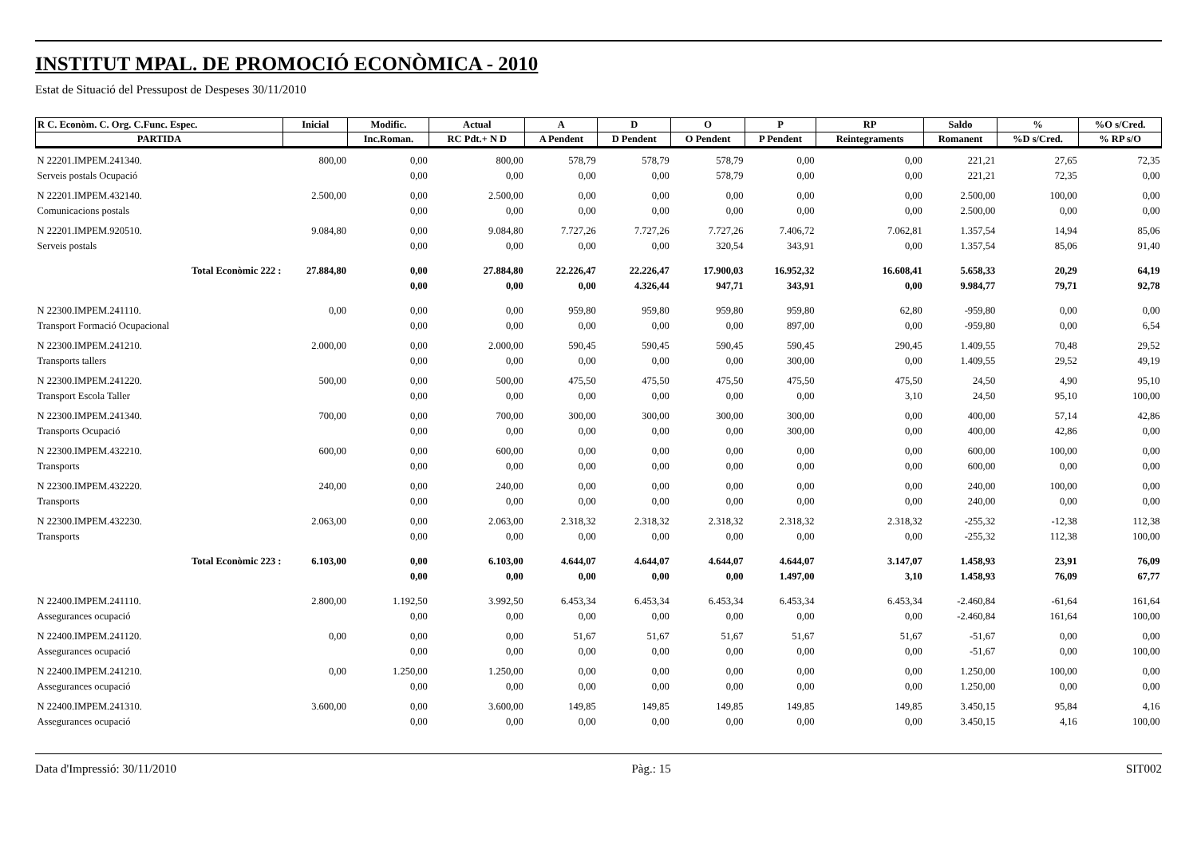INSTITUT MPAL. DE PROMOCIÓ ECONÒMICA - 2010
Estat de Situació del Pressupost de Despeses 30/11/2010
| R C. Econòm. C. Org. C.Func. Espec. | Inicial | Modific. | Actual | A | D | O | P | RP | Saldo | % | %O s/Cred. |
| --- | --- | --- | --- | --- | --- | --- | --- | --- | --- | --- | --- |
| PARTIDA | | Inc.Roman. | RC Pdt.+ N D | A Pendent | D Pendent | O Pendent | P Pendent | Reintegraments | Romanent | %D s/Cred. | % RP s/O |
| N 22201.IMPEM.241340. | 800,00 | 0,00 | 800,00 | 578,79 | 578,79 | 578,79 | 0,00 | 0,00 | 221,21 | 27,65 | 72,35 |
| Serveis postals Ocupació | | 0,00 | 0,00 | 0,00 | 0,00 | 578,79 | 0,00 | 0,00 | 221,21 | 72,35 | 0,00 |
| N 22201.IMPEM.432140. | 2.500,00 | 0,00 | 2.500,00 | 0,00 | 0,00 | 0,00 | 0,00 | 0,00 | 2.500,00 | 100,00 | 0,00 |
| Comunicacions postals | | 0,00 | 0,00 | 0,00 | 0,00 | 0,00 | 0,00 | 0,00 | 2.500,00 | 0,00 | 0,00 |
| N 22201.IMPEM.920510. | 9.084,80 | 0,00 | 9.084,80 | 7.727,26 | 7.727,26 | 7.727,26 | 7.406,72 | 7.062,81 | 1.357,54 | 14,94 | 85,06 |
| Serveis postals | | 0,00 | 0,00 | 0,00 | 0,00 | 320,54 | 343,91 | 0,00 | 1.357,54 | 85,06 | 91,40 |
| Total Econòmic 222 : | 27.884,80 | 0,00 | 27.884,80 | 22.226,47 | 22.226,47 | 17.900,03 | 16.952,32 | 16.608,41 | 5.658,33 | 20,29 | 64,19 |
| | | 0,00 | 0,00 | 0,00 | 4.326,44 | 947,71 | 343,91 | 0,00 | 9.984,77 | 79,71 | 92,78 |
| N 22300.IMPEM.241110. | 0,00 | 0,00 | 0,00 | 959,80 | 959,80 | 959,80 | 959,80 | 62,80 | -959,80 | 0,00 | 0,00 |
| Transport Formació Ocupacional | | 0,00 | 0,00 | 0,00 | 0,00 | 0,00 | 897,00 | 0,00 | -959,80 | 0,00 | 6,54 |
| N 22300.IMPEM.241210. | 2.000,00 | 0,00 | 2.000,00 | 590,45 | 590,45 | 590,45 | 590,45 | 290,45 | 1.409,55 | 70,48 | 29,52 |
| Transports tallers | | 0,00 | 0,00 | 0,00 | 0,00 | 0,00 | 300,00 | 0,00 | 1.409,55 | 29,52 | 49,19 |
| N 22300.IMPEM.241220. | 500,00 | 0,00 | 500,00 | 475,50 | 475,50 | 475,50 | 475,50 | 475,50 | 24,50 | 4,90 | 95,10 |
| Transport Escola Taller | | 0,00 | 0,00 | 0,00 | 0,00 | 0,00 | 0,00 | 3,10 | 24,50 | 95,10 | 100,00 |
| N 22300.IMPEM.241340. | 700,00 | 0,00 | 700,00 | 300,00 | 300,00 | 300,00 | 300,00 | 0,00 | 400,00 | 57,14 | 42,86 |
| Transports Ocupació | | 0,00 | 0,00 | 0,00 | 0,00 | 0,00 | 300,00 | 0,00 | 400,00 | 42,86 | 0,00 |
| N 22300.IMPEM.432210. | 600,00 | 0,00 | 600,00 | 0,00 | 0,00 | 0,00 | 0,00 | 0,00 | 600,00 | 100,00 | 0,00 |
| Transports | | 0,00 | 0,00 | 0,00 | 0,00 | 0,00 | 0,00 | 0,00 | 600,00 | 0,00 | 0,00 |
| N 22300.IMPEM.432220. | 240,00 | 0,00 | 240,00 | 0,00 | 0,00 | 0,00 | 0,00 | 0,00 | 240,00 | 100,00 | 0,00 |
| Transports | | 0,00 | 0,00 | 0,00 | 0,00 | 0,00 | 0,00 | 0,00 | 240,00 | 0,00 | 0,00 |
| N 22300.IMPEM.432230. | 2.063,00 | 0,00 | 2.063,00 | 2.318,32 | 2.318,32 | 2.318,32 | 2.318,32 | 2.318,32 | -255,32 | -12,38 | 112,38 |
| Transports | | 0,00 | 0,00 | 0,00 | 0,00 | 0,00 | 0,00 | 0,00 | -255,32 | 112,38 | 100,00 |
| Total Econòmic 223 : | 6.103,00 | 0,00 | 6.103,00 | 4.644,07 | 4.644,07 | 4.644,07 | 4.644,07 | 3.147,07 | 1.458,93 | 23,91 | 76,09 |
| | | 0,00 | 0,00 | 0,00 | 0,00 | 0,00 | 1.497,00 | 3,10 | 1.458,93 | 76,09 | 67,77 |
| N 22400.IMPEM.241110. | 2.800,00 | 1.192,50 | 3.992,50 | 6.453,34 | 6.453,34 | 6.453,34 | 6.453,34 | 6.453,34 | -2.460,84 | -61,64 | 161,64 |
| Assegurances ocupació | | 0,00 | 0,00 | 0,00 | 0,00 | 0,00 | 0,00 | 0,00 | -2.460,84 | 161,64 | 100,00 |
| N 22400.IMPEM.241120. | 0,00 | 0,00 | 0,00 | 51,67 | 51,67 | 51,67 | 51,67 | 51,67 | -51,67 | 0,00 | 0,00 |
| Assegurances ocupació | | 0,00 | 0,00 | 0,00 | 0,00 | 0,00 | 0,00 | 0,00 | -51,67 | 0,00 | 100,00 |
| N 22400.IMPEM.241210. | 0,00 | 1.250,00 | 1.250,00 | 0,00 | 0,00 | 0,00 | 0,00 | 0,00 | 1.250,00 | 100,00 | 0,00 |
| Assegurances ocupació | | 0,00 | 0,00 | 0,00 | 0,00 | 0,00 | 0,00 | 0,00 | 1.250,00 | 0,00 | 0,00 |
| N 22400.IMPEM.241310. | 3.600,00 | 0,00 | 3.600,00 | 149,85 | 149,85 | 149,85 | 149,85 | 149,85 | 3.450,15 | 95,84 | 4,16 |
| Assegurances ocupació | | 0,00 | 0,00 | 0,00 | 0,00 | 0,00 | 0,00 | 0,00 | 3.450,15 | 4,16 | 100,00 |
Data d'Impressió: 30/11/2010 Pàg.: 15 SIT002